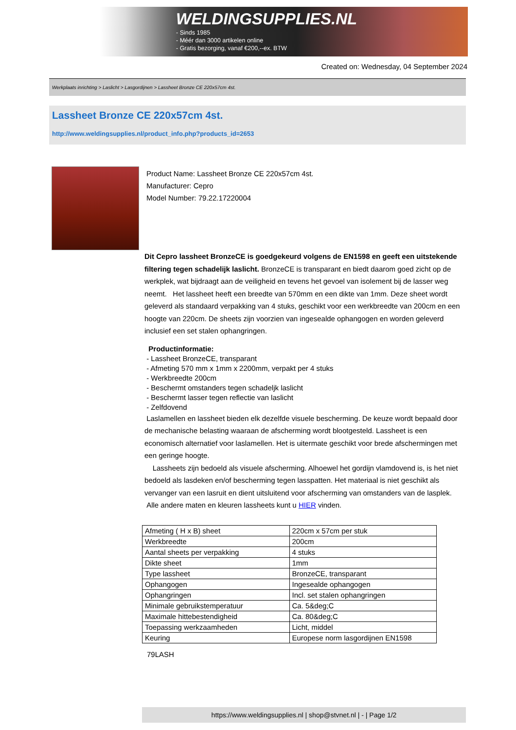WELDINGSUPPLIES.NL
- Sinds 1985
- Méér dan 3000 artikelen online
- Gratis bezorging, vanaf €200,--ex. BTW
Created on: Wednesday, 04 September 2024
Werkplaats inrichting > Laslicht > Lasgordijnen > Lassheet Bronze CE 220x57cm 4st.
Lassheet Bronze CE 220x57cm 4st.
http://www.weldingsupplies.nl/product_info.php?products_id=2653
Product Name: Lassheet Bronze CE 220x57cm 4st.
Manufacturer: Cepro
Model Number: 79.22.17220004
Dit Cepro lassheet BronzeCE is goedgekeurd volgens de EN1598 en geeft een uitstekende filtering tegen schadelijk laslicht. BronzeCE is transparant en biedt daarom goed zicht op de werkplek, wat bijdraagt aan de veiligheid en tevens het gevoel van isolement bij de lasser weg neemt. Het lassheet heeft een breedte van 570mm en een dikte van 1mm. Deze sheet wordt geleverd als standaard verpakking van 4 stuks, geschikt voor een werkbreedte van 200cm en een hoogte van 220cm. De sheets zijn voorzien van ingesealde ophangogen en worden geleverd inclusief een set stalen ophangringen.
Productinformatie:
- Lassheet BronzeCE, transparant
- Afmeting 570 mm x 1mm x 2200mm, verpakt per 4 stuks
- Werkbreedte 200cm
- Beschermt omstanders tegen schadeljk laslicht
- Beschermt lasser tegen reflectie van laslicht
- Zelfdovend
Laslamellen en lassheet bieden elk dezelfde visuele bescherming. De keuze wordt bepaald door de mechanische belasting waaraan de afscherming wordt blootgesteld. Lassheet is een economisch alternatief voor laslamellen. Het is uitermate geschikt voor brede afschermingen met een geringe hoogte.
Lassheets zijn bedoeld als visuele afscherming. Alhoewel het gordijn vlamdovend is, is het niet bedoeld als lasdeken en/of bescherming tegen lasspatten. Het materiaal is niet geschikt als vervanger van een lasruit en dient uitsluitend voor afscherming van omstanders van de lasplek.
Alle andere maten en kleuren lassheets kunt u HIER vinden.
| Afmeting ( H x B) sheet | 220cm x 57cm per stuk |
| Werkbreedte | 200cm |
| Aantal sheets per verpakking | 4 stuks |
| Dikte sheet | 1mm |
| Type lassheet | BronzeCE, transparant |
| Ophangogen | Ingesealde ophangogen |
| Ophangringen | Incl. set stalen ophangringen |
| Minimale gebruikstemperatuur | Ca. 5&deg;C |
| Maximale hittebestendigheid | Ca. 80&deg;C |
| Toepassing werkzaamheden | Licht, middel |
| Keuring | Europese norm lasgordijnen EN1598 |
79LASH
https://www.weldingsupplies.nl | shop@stvnet.nl | - | Page 1/2